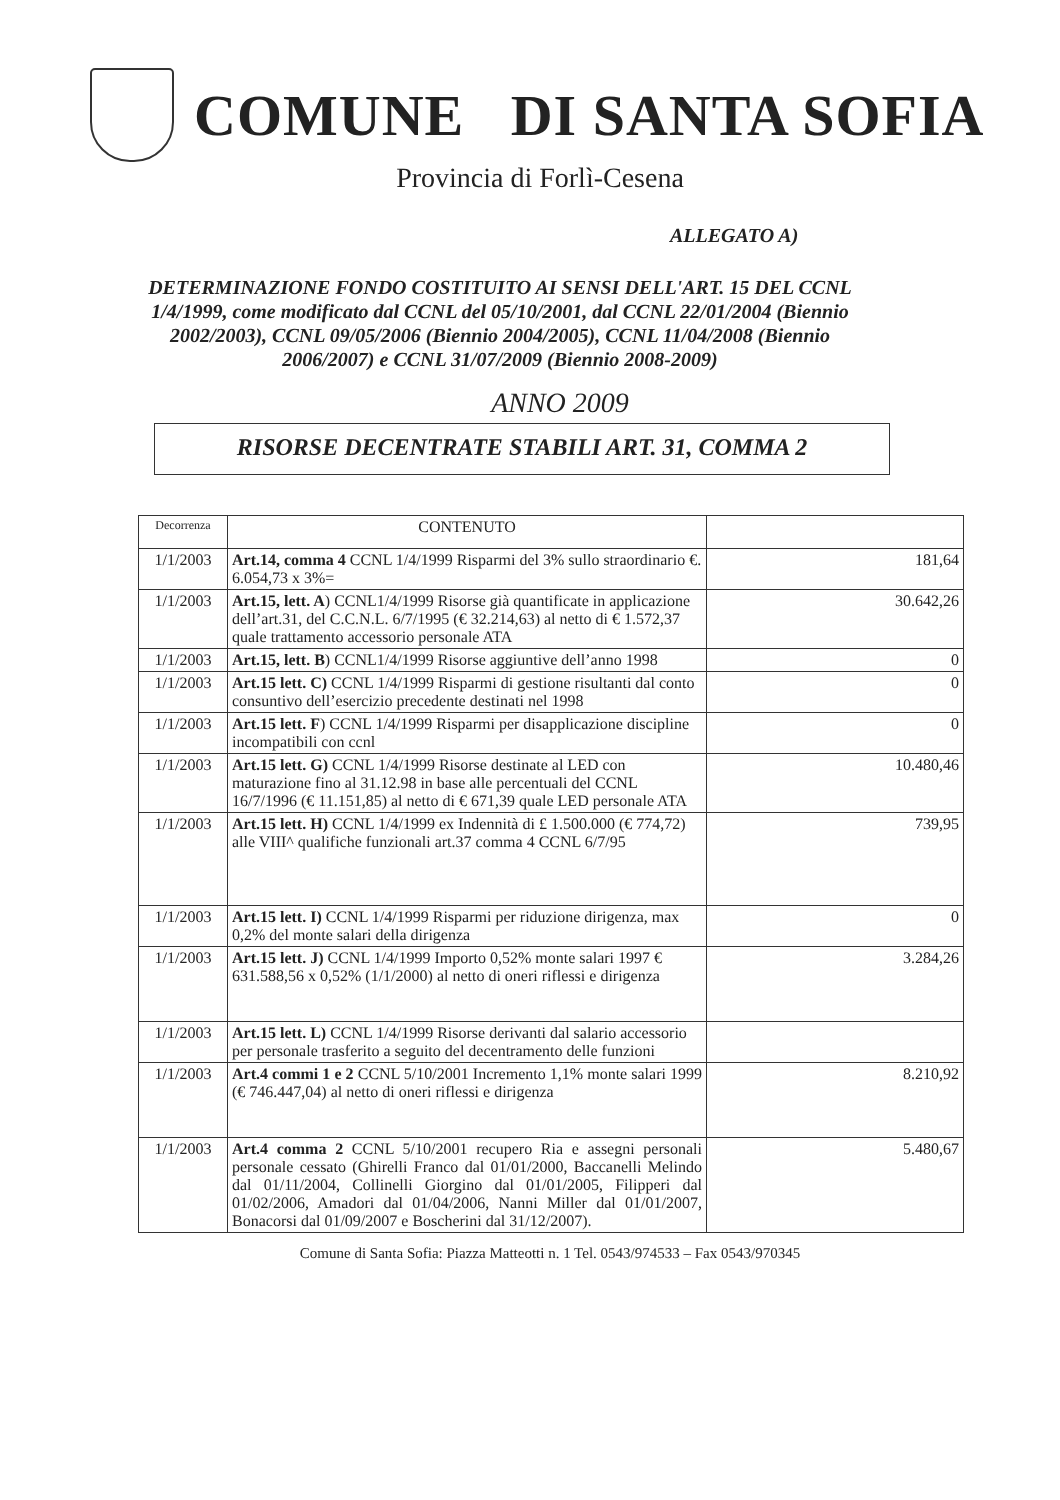COMUNE DI SANTA SOFIA
Provincia di Forlì-Cesena
ALLEGATO A)
DETERMINAZIONE FONDO COSTITUITO AI SENSI DELL'ART. 15 DEL CCNL 1/4/1999, come modificato dal CCNL del 05/10/2001, dal CCNL 22/01/2004 (Biennio 2002/2003), CCNL 09/05/2006 (Biennio 2004/2005), CCNL 11/04/2008 (Biennio 2006/2007) e CCNL 31/07/2009 (Biennio 2008-2009)
ANNO 2009
RISORSE DECENTRATE STABILI ART. 31, COMMA 2
| Decorrenza | CONTENUTO | |
| 1/1/2003 | Art.14, comma 4 CCNL 1/4/1999 Risparmi del 3% sullo straordinario €. 6.054,73 x 3%= | 181,64 |
| 1/1/2003 | Art.15, lett. A ) CCNL1/4/1999 Risorse già quantificate in applicazione dell’art.31, del C.C.N.L. 6/7/1995 (€ 32.214,63) al netto di € 1.572,37 quale trattamento accessorio personale ATA | 30.642,26 |
| 1/1/2003 | Art.15, lett. B ) CCNL1/4/1999 Risorse aggiuntive dell’anno 1998 | 0 |
| 1/1/2003 | Art.15 lett. C) CCNL 1/4/1999 Risparmi di gestione risultanti dal conto consuntivo dell’esercizio precedente destinati nel 1998 | 0 |
| 1/1/2003 | Art.15 lett. F ) CCNL 1/4/1999 Risparmi per disapplicazione discipline incompatibili con ccnl | 0 |
| 1/1/2003 | Art.15 lett. G) CCNL 1/4/1999 Risorse destinate al LED con maturazione fino al 31.12.98 in base alle percentuali del CCNL 16/7/1996 (€ 11.151,85) al netto di € 671,39 quale LED personale ATA | 10.480,46 |
| 1/1/2003 | Art.15 lett. H) CCNL 1/4/1999 ex Indennità di £ 1.500.000 (€ 774,72) alle VIII^ qualifiche funzionali art.37 comma 4 CCNL 6/7/95 | 739,95 |
| 1/1/2003 | Art.15 lett. I) CCNL 1/4/1999 Risparmi per riduzione dirigenza, max 0,2% del monte salari della dirigenza | 0 |
| 1/1/2003 | Art.15 lett. J) CCNL 1/4/1999 Importo 0,52% monte salari 1997 € 631.588,56 x 0,52% (1/1/2000) al netto di oneri riflessi e dirigenza | 3.284,26 |
| 1/1/2003 | Art.15 lett. L) CCNL 1/4/1999 Risorse derivanti dal salario accessorio per personale trasferito a seguito del decentramento delle funzioni | |
| 1/1/2003 | Art.4 commi 1 e 2 CCNL 5/10/2001 Incremento 1,1% monte salari 1999 (€ 746.447,04) al netto di oneri riflessi e dirigenza | 8.210,92 |
| 1/1/2003 | Art.4 comma 2 CCNL 5/10/2001 recupero Ria e assegni personali personale cessato (Ghirelli Franco dal 01/01/2000, Baccanelli Melindo dal 01/11/2004, Collinelli Giorgino dal 01/01/2005, Filipperi dal 01/02/2006, Amadori dal 01/04/2006, Nanni Miller dal 01/01/2007, Bonacorsi dal 01/09/2007 e Boscherini dal 31/12/2007). | 5.480,67 |
Comune di Santa Sofia: Piazza Matteotti n. 1 Tel. 0543/974533 – Fax 0543/970345